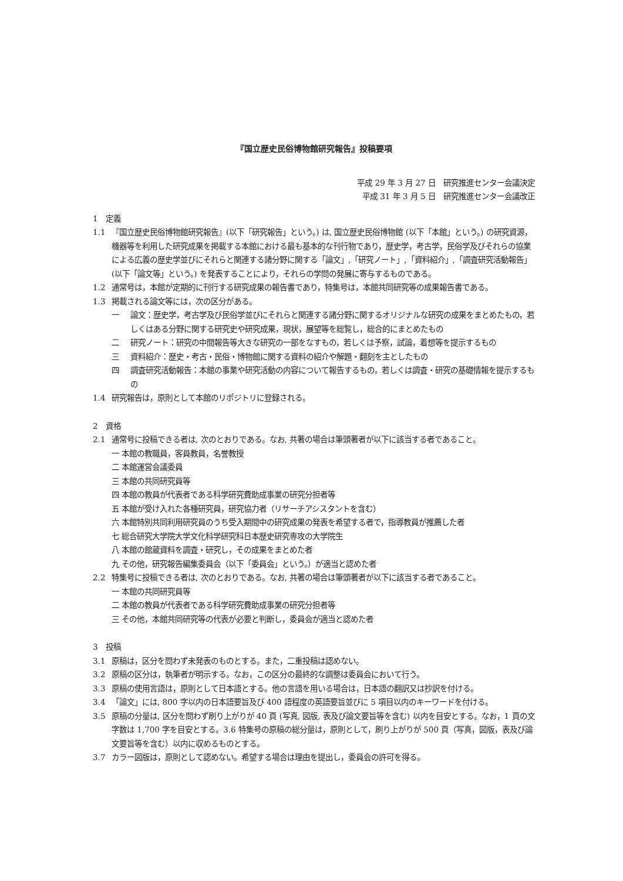『国立歴史民俗博物館研究報告』投稿要項
平成 29 年 3 月 27 日　研究推進センター会議決定
平成 31 年 3 月 5 日　研究推進センター会議改正
1　定義
1.1 『国立歴史民俗博物館研究報告』(以下「研究報告」という。) は, 国立歴史民俗博物館 (以下「本館」という。) の研究資源，機器等を利用した研究成果を掲載する本館における最も基本的な刊行物であり，歴史学，考古学，民俗学及びそれらの協業による広義の歴史学並びにそれらと関連する諸分野に関する「論文」,「研究ノート」,「資料紹介」,「調査研究活動報告」(以下「論文等」という。) を発表することにより，それらの学問の発展に寄与するものである。
1.2 通常号は，本館が定期的に刊行する研究成果の報告書であり，特集号は，本館共同研究等の成果報告書である。
1.3 掲載される論文等には，次の区分がある。
一 論文：歴史学，考古学及び民俗学並びにそれらと関連する諸分野に関するオリジナルな研究の成果をまとめたもの，若しくはある分野に関する研究史や研究成果，現状，展望等を総覧し，総合的にまとめたもの
二 研究ノート：研究の中間報告等大きな研究の一部をなすもの，若しくは予察，試論，着想等を提示するもの
三 資料紹介：歴史・考古・民俗・博物館に関する資料の紹介や解題・翻刻を主としたもの
四 調査研究活動報告：本館の事業や研究活動の内容について報告するもの，若しくは調査・研究の基礎情報を提示するもの
1.4 研究報告は，原則として本館のリポジトリに登録される。
2　資格
2.1 通常号に投稿できる者は, 次のとおりである。なお, 共著の場合は筆頭著者が以下に該当する者であること。
一 本館の教職員，客員教員，名誉教授
二 本館運営会議委員
三 本館の共同研究員等
四 本館の教員が代表者である科学研究費助成事業の研究分担者等
五 本館が受け入れた各種研究員，研究協力者（リサーチアシスタントを含む）
六 本館特別共同利用研究員のうち受入期間中の研究成果の発表を希望する者で，指導教員が推薦した者
七 総合研究大学院大学文化科学研究科日本歴史研究専攻の大学院生
八 本館の館蔵資料を調査・研究し，その成果をまとめた者
九 その他，研究報告編集委員会（以下「委員会」という。）が適当と認めた者
2.2 特集号に投稿できる者は, 次のとおりである。なお, 共著の場合は筆頭著者が以下に該当する者であること。
一 本館の共同研究員等
二 本館の教員が代表者である科学研究費助成事業の研究分担者等
三 その他，本館共同研究等の代表が必要と判断し，委員会が適当と認めた者
3　投稿
3.1 原稿は，区分を問わず未発表のものとする。また，二重投稿は認めない。
3.2 原稿の区分は，執筆者が明示する。なお，この区分の最終的な調整は委員会において行う。
3.3 原稿の使用言語は，原則として日本語とする。他の言語を用いる場合は，日本語の翻訳又は抄訳を付ける。
3.4 「論文」には, 800 字以内の日本語要旨及び 400 語程度の英語要旨並びに 5 項目以内のキーワードを付ける。
3.5 原稿の分量は, 区分を問わず刷り上がりが 40 頁 (写真, 図版, 表及び論文要旨等を含む) 以内を目安とする。なお，1 頁の文字数は 1,700 字を目安とする。3.6 特集号の原稿の総分量は，原則として，刷り上がりが 500 頁（写真，図版，表及び論文要旨等を含む）以内に収めるものとする。
3.7 カラー図版は，原則として認めない。希望する場合は理由を提出し，委員会の許可を得る。